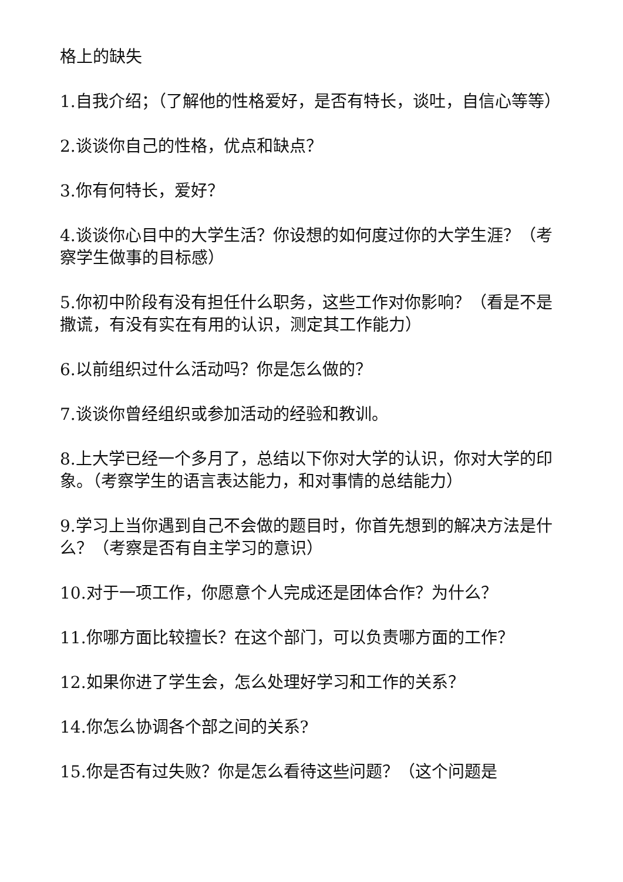格上的缺失
1.自我介绍；（了解他的性格爱好，是否有特长，谈吐，自信心等等）
2.谈谈你自己的性格，优点和缺点？
3.你有何特长，爱好？
4.谈谈你心目中的大学生活？你设想的如何度过你的大学生涯？（考察学生做事的目标感）
5.你初中阶段有没有担任什么职务，这些工作对你影响？（看是不是撒谎，有没有实在有用的认识，测定其工作能力）
6.以前组织过什么活动吗？你是怎么做的？
7.谈谈你曾经组织或参加活动的经验和教训。
8.上大学已经一个多月了，总结以下你对大学的认识，你对大学的印象。（考察学生的语言表达能力，和对事情的总结能力）
9.学习上当你遇到自己不会做的题目时，你首先想到的解决方法是什么？（考察是否有自主学习的意识）
10.对于一项工作，你愿意个人完成还是团体合作？为什么？
11.你哪方面比较擅长？在这个部门，可以负责哪方面的工作？
12.如果你进了学生会，怎么处理好学习和工作的关系？
14.你怎么协调各个部之间的关系?
15.你是否有过失败？你是怎么看待这些问题？（这个问题是